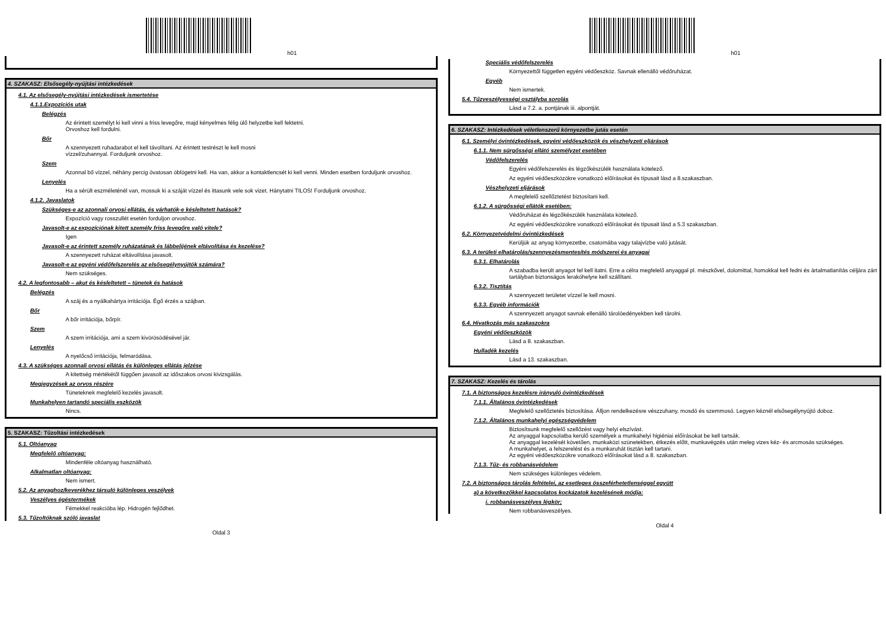h01
4. SZAKASZ: Elsősegély-nyújtási intézkedések
4.1. Az elsősegély-nyújtási intézkedések ismertetése
4.1.1.Expozíciós utak
Belégzés
Az érintett személyt ki kell vinni a friss levegőre, majd kényelmes félig ülő helyzetbe kell fektetni.
Orvoshoz kell fordulni.
Bőr
A szennyezett ruhadarabot el kell távolítani. Az érintett testrészt le kell mosni
vízzel/zuhannyal. Forduljunk orvoshoz.
Szem
Azonnal bő vízzel, néhány percig óvatosan öblögetni kell. Ha van, akkor a kontaktlencsét ki kell venni. Minden esetben forduljunk orvoshoz.
Lenyelés
Ha a sérült eszméleténél van, mossuk ki a száját vízzel és ittasunk vele sok vizet. Hánytatni TILOS! Forduljunk orvoshoz.
4.1.2. Javaslatok
Szükséges-e az azonnali orvosi ellátás, és várhatók-e késleltetett hatások?
Expozíció vagy rosszullét esetén forduljon orvoshoz.
Javasolt-e az expozíciónak kitett személy friss levegőre való vitele?
Igen
Javasolt-e az érintett személy ruházatának és lábbelijének eltávolítása és kezelése?
A szennyezett ruházat eltávolítása javasolt.
Javasolt-e az egyéni védőfelszerelés az elsősegélynyújtók számára?
Nem szükséges.
4.2. A legfontosabb – akut és késleltetett – tünetek és hatások
Belégzés
A száj és a nyálkahártya irritációja. Égő érzés a szájban.
Bőr
A bőr irritációja, bőrpír.
Szem
A szem irritációja, ami a szem kivörösödésével jár.
Lenyelés
A nyelőcső irritációja, felmaródása.
4.3. A szükséges azonnali orvosi ellátás és különleges ellátás jelzése
A kitettség mértékétől függően javasolt az időszakos orvosi kivizsgálás.
Megjegyzések az orvos részére
Tüneteknek megfelelő kezelés javasolt.
Munkahelyen tartandó speciális eszközök
Nincs.
5. SZAKASZ: Tűzoltási intézkedések
5.1. Oltóanyag
Megfelelő oltóanyag:
Mindenféle oltóanyag használható.
Alkalmatlan oltóanyag:
Nem ismert.
5.2. Az anyaghoz/keverékhez társuló különleges veszélyek
Veszélyes égéstermékek
Fémekkel reakcióba lép. Hidrogén fejlődhet.
5.3. Tűzoltóknak szóló javaslat
Oldal 3
h01
Speciális védőfelszerelés
Környezettől független egyéni védőeszköz. Savnak ellenálló védőruházat.
Egyéb
Nem ismertek.
5.4. Tűzveszélyességi osztályba sorolás
Lásd a 7.2. a. pontjának iii. alpontját.
6. SZAKASZ: Intézkedések véletlenszerű környezetbe jutás esetén
6.1. Személyi óvintézkedések, egyéni védőeszközök és vészhelyzeti eljárások
6.1.1. Nem sürgősségi ellátó személyzet esetében
Védőfelszerelés
Egyéni védőfelszerelés és légzőkészülék használata kötelező.
Az egyéni védőeszközökre vonatkozó előírásokat és típusait lásd a 8.szakaszban.
Vészhelyzeti eljárások
A megfelelő szellőztetést biztosítani kell.
6.1.2. A sürgősségi ellátók esetében:
Védőruházat és légzőkészülék használata kötelező.
Az egyéni védőeszközökre vonatkozó előírásokat és típusait lásd a 5.3 szakaszban.
6.2. Környezetvédelmi óvintézkedések
Kerüljük az anyag környezetbe, csatornába vagy talajvízbe való jutását.
6.3. A területi elhatárolás/szennyezésmentesítés módszerei és anyagai
6.3.1. Elhatárolás
A szabadba került anyagot fel kell itatni. Erre a célra megfelelő anyaggal pl. mészkővel, dolomittal, homokkal kell fedni és ártalmatlanítás céljára zárt tartályban biztonságos lerakóhelyre kell szállítani.
6.3.2. Tisztítás
A szennyezett területet vízzel le kell mosni.
6.3.3. Egyéb információk
A szennyezett anyagot savnak ellenálló tárolóedényekben kell tárolni.
6.4. Hivatkozás más szakaszokra
Egyéni védőeszközök
Lásd a 8. szakaszban.
Hulladék kezelés
Lásd a 13. szakaszban.
7. SZAKASZ: Kezelés és tárolás
7.1. A biztonságos kezelésre irányuló óvintézkedések
7.1.1. Általános óvintézkedések
Megfelelő szellőztetés biztosítása. Álljon rendelkezésre vészzuhany, mosdó és szemmosó. Legyen kéznél elsősegélynyújtó doboz.
7.1.2. Általános munkahelyi egészségvédelem
Biztosítsunk megfelelő szellőzést vagy helyi elszívást.
Az anyaggal kapcsolatba kerülő személyek a munkahelyi higiéniai előírásokat be kell tartsák.
Az anyaggal kezelését követően, munkaközi szünetekben, étkezés előtt, munkavégzés után meleg vizes kéz- és arcmosás szükséges.
A munkahelyet, a felszerelést és a munkaruhát tisztán kell tartani.
Az egyéni védőeszközökre vonatkozó előírásokat lásd a 8. szakaszban.
7.1.3. Tűz- és robbanásvédelem
Nem szükséges különleges védelem.
7.2. A biztonságos tárolás feltételei, az esetleges összeférhetetlenséggel együtt
a) a következőkkel kapcsolatos kockázatok kezelésének módja:
i. robbanásveszélyes légkör;
Nem robbanásveszélyes.
Oldal 4